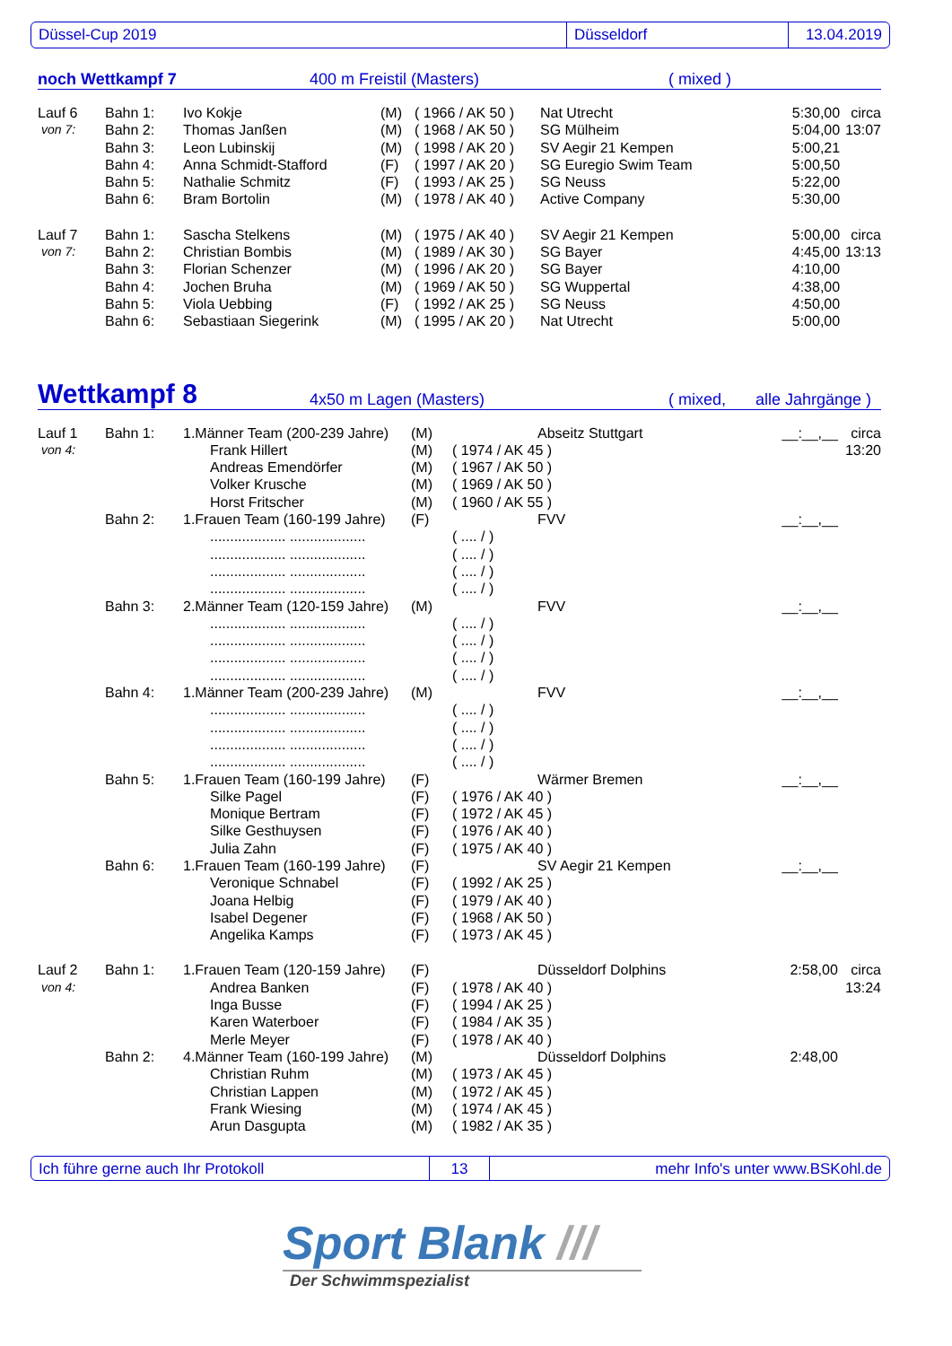Düssel-Cup 2019 Düsseldorf 13.04.2019
noch Wettkampf 7 400 m Freistil (Masters) ( mixed )
| Lauf 6 | Bahn 1: | Ivo Kokje | (M) | ( 1966 / AK 50 ) | Nat Utrecht | 5:30,00 | circa |
| von 7: | Bahn 2: | Thomas Janßen | (M) | ( 1968 / AK 50 ) | SG Mülheim | 5:04,00 | 13:07 |
| | Bahn 3: | Leon Lubinskij | (M) | ( 1998 / AK 20 ) | SV Aegir 21 Kempen | 5:00,21 | |
| | Bahn 4: | Anna Schmidt-Stafford | (F) | ( 1997 / AK 20 ) | SG Euregio Swim Team | 5:00,50 | |
| | Bahn 5: | Nathalie Schmitz | (F) | ( 1993 / AK 25 ) | SG Neuss | 5:22,00 | |
| | Bahn 6: | Bram Bortolin | (M) | ( 1978 / AK 40 ) | Active Company | 5:30,00 | |
| Lauf 7 | Bahn 1: | Sascha Stelkens | (M) | ( 1975 / AK 40 ) | SV Aegir 21 Kempen | 5:00,00 | circa |
| von 7: | Bahn 2: | Christian Bombis | (M) | ( 1989 / AK 30 ) | SG Bayer | 4:45,00 | 13:13 |
| | Bahn 3: | Florian Schenzer | (M) | ( 1996 / AK 20 ) | SG Bayer | 4:10,00 | |
| | Bahn 4: | Jochen Bruha | (M) | ( 1969 / AK 50 ) | SG Wuppertal | 4:38,00 | |
| | Bahn 5: | Viola Uebbing | (F) | ( 1992 / AK 25 ) | SG Neuss | 4:50,00 | |
| | Bahn 6: | Sebastiaan Siegerink | (M) | ( 1995 / AK 20 ) | Nat Utrecht | 5:00,00 | |
Wettkampf 8 4x50 m Lagen (Masters) ( mixed, alle Jahrgänge )
| Lauf 1 | Bahn 1: | 1.Männer Team (200-239 Jahre) | (M) | | Abseitz Stuttgart | __:__,__ | circa |
| von 4: | | Frank Hillert | (M) | ( 1974 / AK 45 ) | | | 13:20 |
| | | Andreas Emendörfer | (M) | ( 1967 / AK 50 ) | | | |
| | | Volker Krusche | (M) | ( 1969 / AK 50 ) | | | |
| | | Horst Fritscher | (M) | ( 1960 / AK 55 ) | | | |
| | Bahn 2: | 1.Frauen Team (160-199 Jahre) | (F) | | FVV | __:__,__ | |
| | | ................... ................... | | ( .... / ) | | | |
| | | ................... ................... | | ( .... / ) | | | |
| | | ................... ................... | | ( .... / ) | | | |
| | | ................... ................... | | ( .... / ) | | | |
| | Bahn 3: | 2.Männer Team (120-159 Jahre) | (M) | | FVV | __:__,__ | |
| | | ................... ................... | | ( .... / ) | | | |
| | | ................... ................... | | ( .... / ) | | | |
| | | ................... ................... | | ( .... / ) | | | |
| | | ................... ................... | | ( .... / ) | | | |
| | Bahn 4: | 1.Männer Team (200-239 Jahre) | (M) | | FVV | __:__,__ | |
| | | ................... ................... | | ( .... / ) | | | |
| | | ................... ................... | | ( .... / ) | | | |
| | | ................... ................... | | ( .... / ) | | | |
| | | ................... ................... | | ( .... / ) | | | |
| | Bahn 5: | 1.Frauen Team (160-199 Jahre) | (F) | | Wärmer Bremen | __:__,__ | |
| | | Silke Pagel | (F) | ( 1976 / AK 40 ) | | | |
| | | Monique Bertram | (F) | ( 1972 / AK 45 ) | | | |
| | | Silke Gesthuysen | (F) | ( 1976 / AK 40 ) | | | |
| | | Julia Zahn | (F) | ( 1975 / AK 40 ) | | | |
| | Bahn 6: | 1.Frauen Team (160-199 Jahre) | (F) | | SV Aegir 21 Kempen | __:__,__ | |
| | | Veronique Schnabel | (F) | ( 1992 / AK 25 ) | | | |
| | | Joana Helbig | (F) | ( 1979 / AK 40 ) | | | |
| | | Isabel Degener | (F) | ( 1968 / AK 50 ) | | | |
| | | Angelika Kamps | (F) | ( 1973 / AK 45 ) | | | |
| Lauf 2 | Bahn 1: | 1.Frauen Team (120-159 Jahre) | (F) | | Düsseldorf Dolphins | 2:58,00 | circa |
| von 4: | | Andrea Banken | (F) | ( 1978 / AK 40 ) | | | 13:24 |
| | | Inga Busse | (F) | ( 1994 / AK 25 ) | | | |
| | | Karen Waterboer | (F) | ( 1984 / AK 35 ) | | | |
| | | Merle Meyer | (F) | ( 1978 / AK 40 ) | | | |
| | Bahn 2: | 4.Männer Team (160-199 Jahre) | (M) | | Düsseldorf Dolphins | 2:48,00 | |
| | | Christian Ruhm | (M) | ( 1973 / AK 45 ) | | | |
| | | Christian Lappen | (M) | ( 1972 / AK 45 ) | | | |
| | | Frank Wiesing | (M) | ( 1974 / AK 45 ) | | | |
| | | Arun Dasgupta | (M) | ( 1982 / AK 35 ) | | | |
Ich führe gerne auch Ihr Protokoll 13 mehr Info's unter www.BSKohl.de
Sport Blank ///
Der Schwimmspezialist